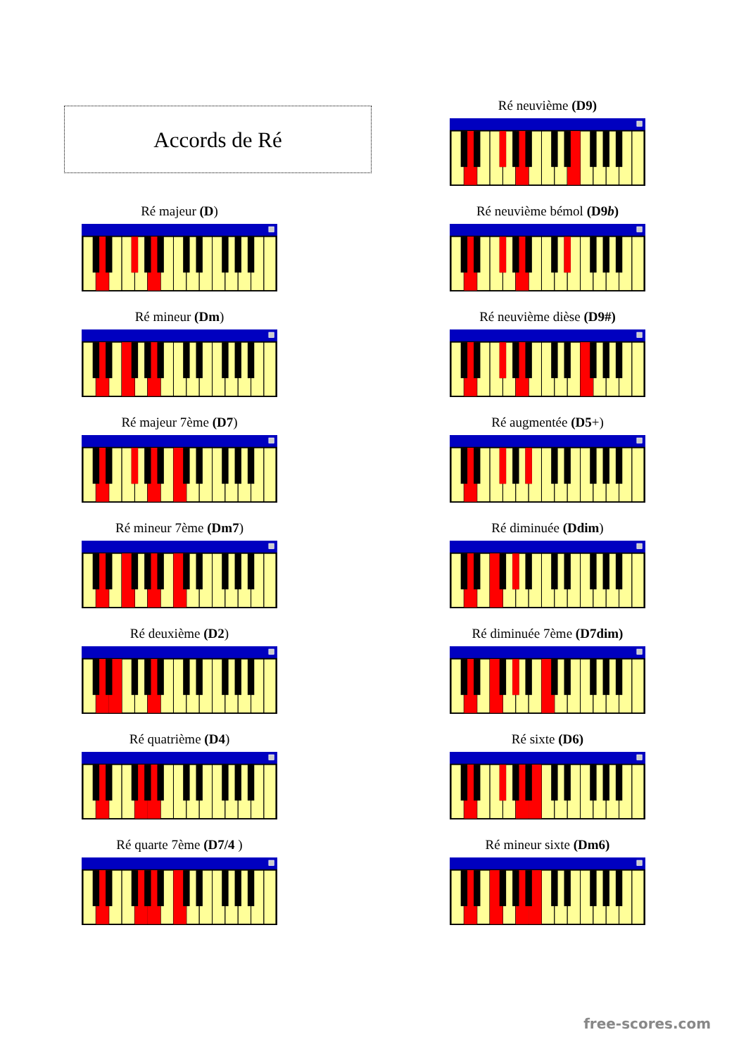Accords de Ré
Ré majeur (D)
Ré mineur (Dm)
Ré majeur 7ème (D7)
Ré mineur 7ème (Dm7)
Ré deuxième (D2)
Ré quatrième (D4)
Ré quarte 7ème (D7/4 )
Ré neuvième (D9)
Ré neuvième bémol (D9b)
Ré neuvième dièse (D9#)
Ré augmentée (D5+)
Ré diminuée (Ddim)
Ré diminuée 7ème (D7dim)
Ré sixte (D6)
Ré mineur sixte (Dm6)
free-scores.com